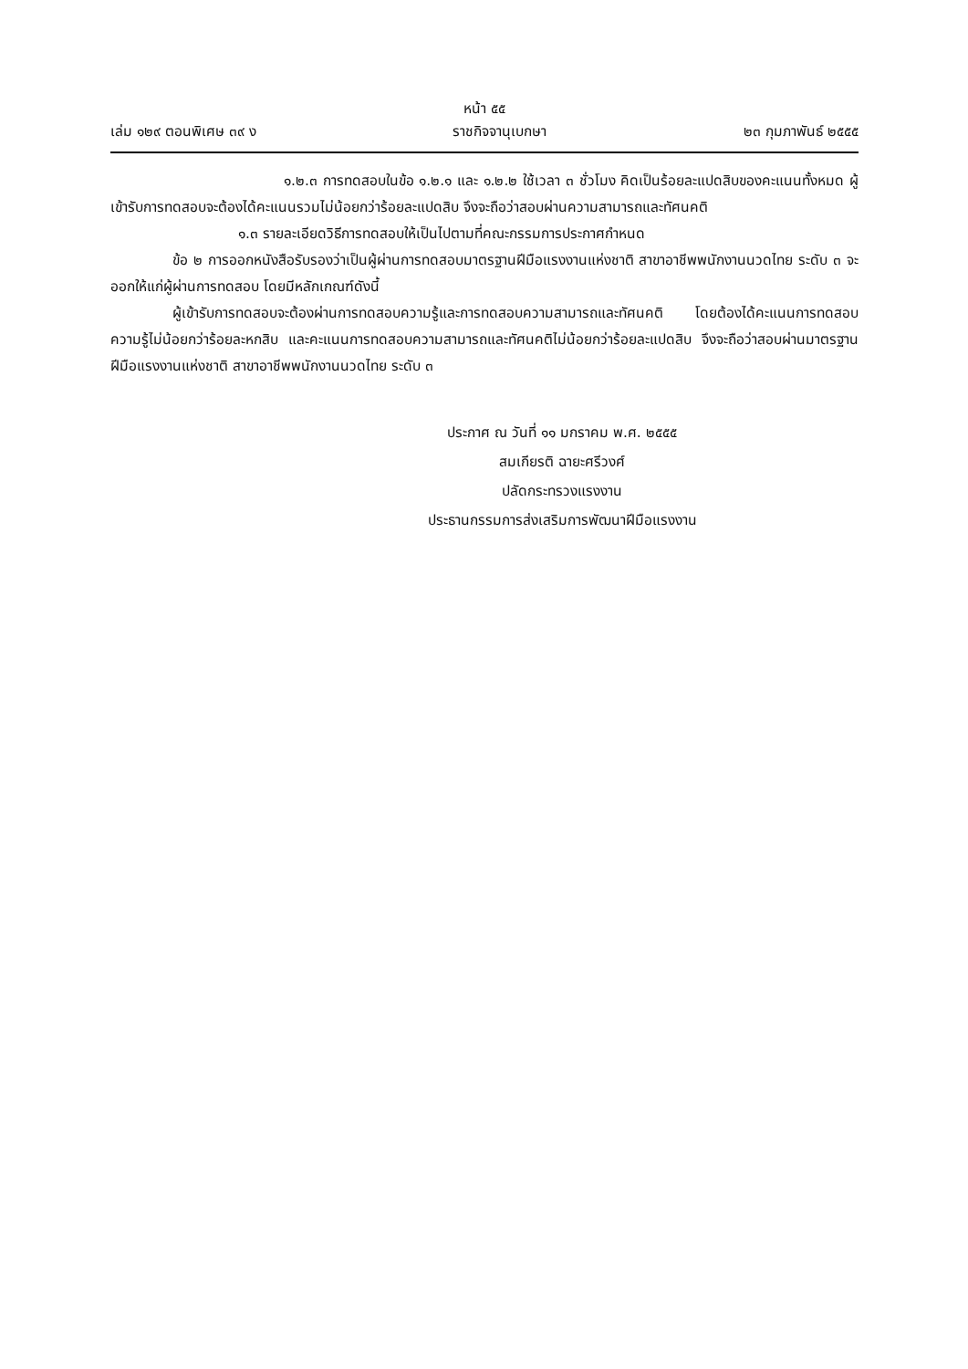หน้า ๕๕
เล่ม ๑๒๙ ตอนพิเศษ ๓๙ ง ราชกิจจานุเบกษา ๒๓ กุมภาพันธ์ ๒๕๕๕
๑.๒.๓ การทดสอบในข้อ ๑.๒.๑ และ ๑.๒.๒ ใช้เวลา ๓ ชั่วโมง คิดเป็นร้อยละแปดสิบของคะแนนทั้งหมด ผู้เข้ารับการทดสอบจะต้องได้คะแนนรวมไม่น้อยกว่าร้อยละแปดสิบ จึงจะถือว่าสอบผ่านความสามารถและทัศนคติ
๑.๓ รายละเอียดวิธีการทดสอบให้เป็นไปตามที่คณะกรรมการประกาศกำหนด
ข้อ ๒ การออกหนังสือรับรองว่าเป็นผู้ผ่านการทดสอบมาตรฐานฝีมือแรงงานแห่งชาติ สาขาอาชีพพนักงานนวดไทย ระดับ ๓ จะออกให้แก่ผู้ผ่านการทดสอบ โดยมีหลักเกณฑ์ดังนี้
ผู้เข้ารับการทดสอบจะต้องผ่านการทดสอบความรู้และการทดสอบความสามารถและทัศนคติ โดยต้องได้คะแนนการทดสอบความรู้ไม่น้อยกว่าร้อยละหกสิบ และคะแนนการทดสอบความสามารถและทัศนคติไม่น้อยกว่าร้อยละแปดสิบ จึงจะถือว่าสอบผ่านมาตรฐานฝีมือแรงงานแห่งชาติ สาขาอาชีพพนักงานนวดไทย ระดับ ๓
ประกาศ ณ วันที่ ๑๑ มกราคม พ.ศ. ๒๕๕๕
สมเกียรติ ฉายะศรีวงศ์
ปลัดกระทรวงแรงงาน
ประธานกรรมการส่งเสริมการพัฒนาฝีมือแรงงาน